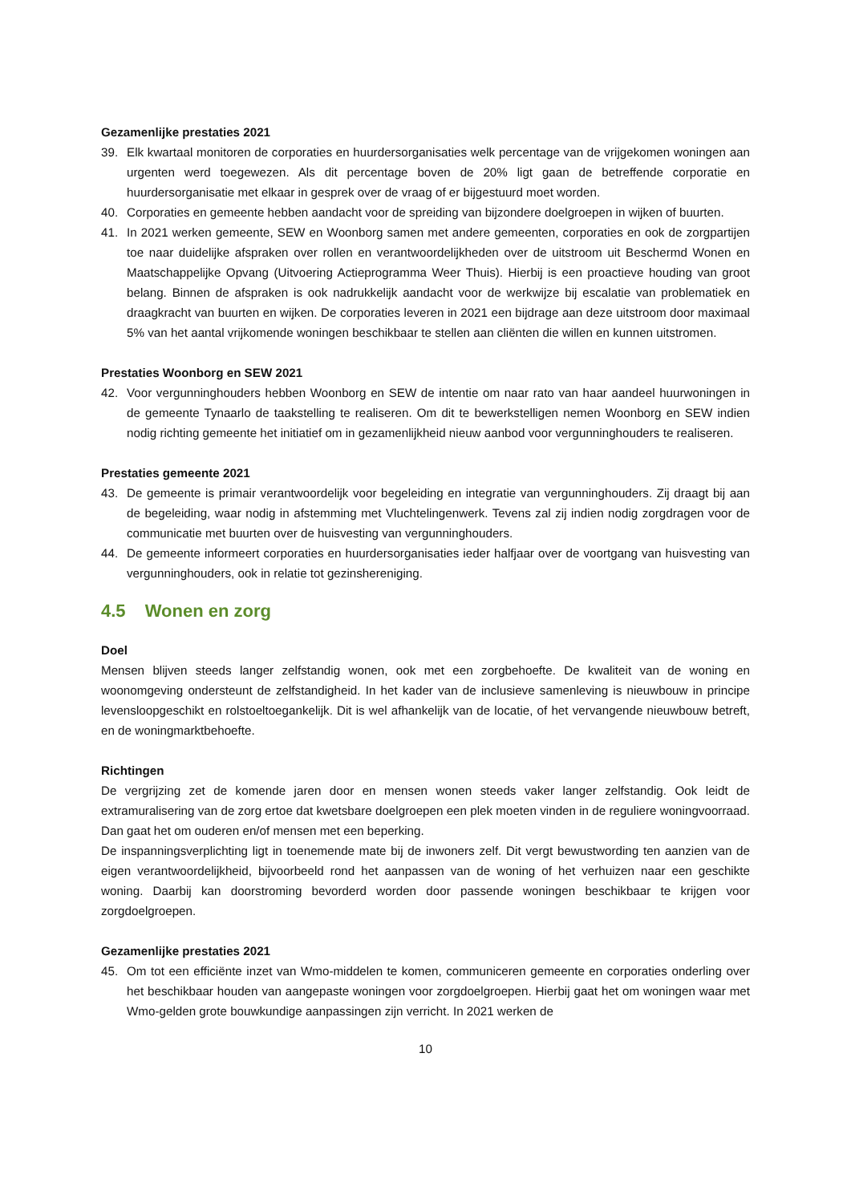Gezamenlijke prestaties 2021
39. Elk kwartaal monitoren de corporaties en huurdersorganisaties welk percentage van de vrijgekomen woningen aan urgenten werd toegewezen. Als dit percentage boven de 20% ligt gaan de betreffende corporatie en huurdersorganisatie met elkaar in gesprek over de vraag of er bijgestuurd moet worden.
40. Corporaties en gemeente hebben aandacht voor de spreiding van bijzondere doelgroepen in wijken of buurten.
41. In 2021 werken gemeente, SEW en Woonborg samen met andere gemeenten, corporaties en ook de zorgpartijen toe naar duidelijke afspraken over rollen en verantwoordelijkheden over de uitstroom uit Beschermd Wonen en Maatschappelijke Opvang (Uitvoering Actieprogramma Weer Thuis). Hierbij is een proactieve houding van groot belang. Binnen de afspraken is ook nadrukkelijk aandacht voor de werkwijze bij escalatie van problematiek en draagkracht van buurten en wijken. De corporaties leveren in 2021 een bijdrage aan deze uitstroom door maximaal 5% van het aantal vrijkomende woningen beschikbaar te stellen aan cliënten die willen en kunnen uitstromen.
Prestaties Woonborg en SEW 2021
42. Voor vergunninghouders hebben Woonborg en SEW de intentie om naar rato van haar aandeel huurwoningen in de gemeente Tynaarlo de taakstelling te realiseren. Om dit te bewerkstelligen nemen Woonborg en SEW indien nodig richting gemeente het initiatief om in gezamenlijkheid nieuw aanbod voor vergunninghouders te realiseren.
Prestaties gemeente 2021
43. De gemeente is primair verantwoordelijk voor begeleiding en integratie van vergunninghouders. Zij draagt bij aan de begeleiding, waar nodig in afstemming met Vluchtelingenwerk. Tevens zal zij indien nodig zorgdragen voor de communicatie met buurten over de huisvesting van vergunninghouders.
44. De gemeente informeert corporaties en huurdersorganisaties ieder halfjaar over de voortgang van huisvesting van vergunninghouders, ook in relatie tot gezinshereniging.
4.5 Wonen en zorg
Doel
Mensen blijven steeds langer zelfstandig wonen, ook met een zorgbehoefte. De kwaliteit van de woning en woonomgeving ondersteunt de zelfstandigheid. In het kader van de inclusieve samenleving is nieuwbouw in principe levensloopgeschikt en rolstoeltoegankelijk. Dit is wel afhankelijk van de locatie, of het vervangende nieuwbouw betreft, en de woningmarktbehoefte.
Richtingen
De vergrijzing zet de komende jaren door en mensen wonen steeds vaker langer zelfstandig. Ook leidt de extramuralisering van de zorg ertoe dat kwetsbare doelgroepen een plek moeten vinden in de reguliere woningvoorraad. Dan gaat het om ouderen en/of mensen met een beperking.
De inspanningsverplichting ligt in toenemende mate bij de inwoners zelf. Dit vergt bewustwording ten aanzien van de eigen verantwoordelijkheid, bijvoorbeeld rond het aanpassen van de woning of het verhuizen naar een geschikte woning. Daarbij kan doorstroming bevorderd worden door passende woningen beschikbaar te krijgen voor zorgdoelgroepen.
Gezamenlijke prestaties 2021
45. Om tot een efficiënte inzet van Wmo-middelen te komen, communiceren gemeente en corporaties onderling over het beschikbaar houden van aangepaste woningen voor zorgdoelgroepen. Hierbij gaat het om woningen waar met Wmo-gelden grote bouwkundige aanpassingen zijn verricht. In 2021 werken de
10